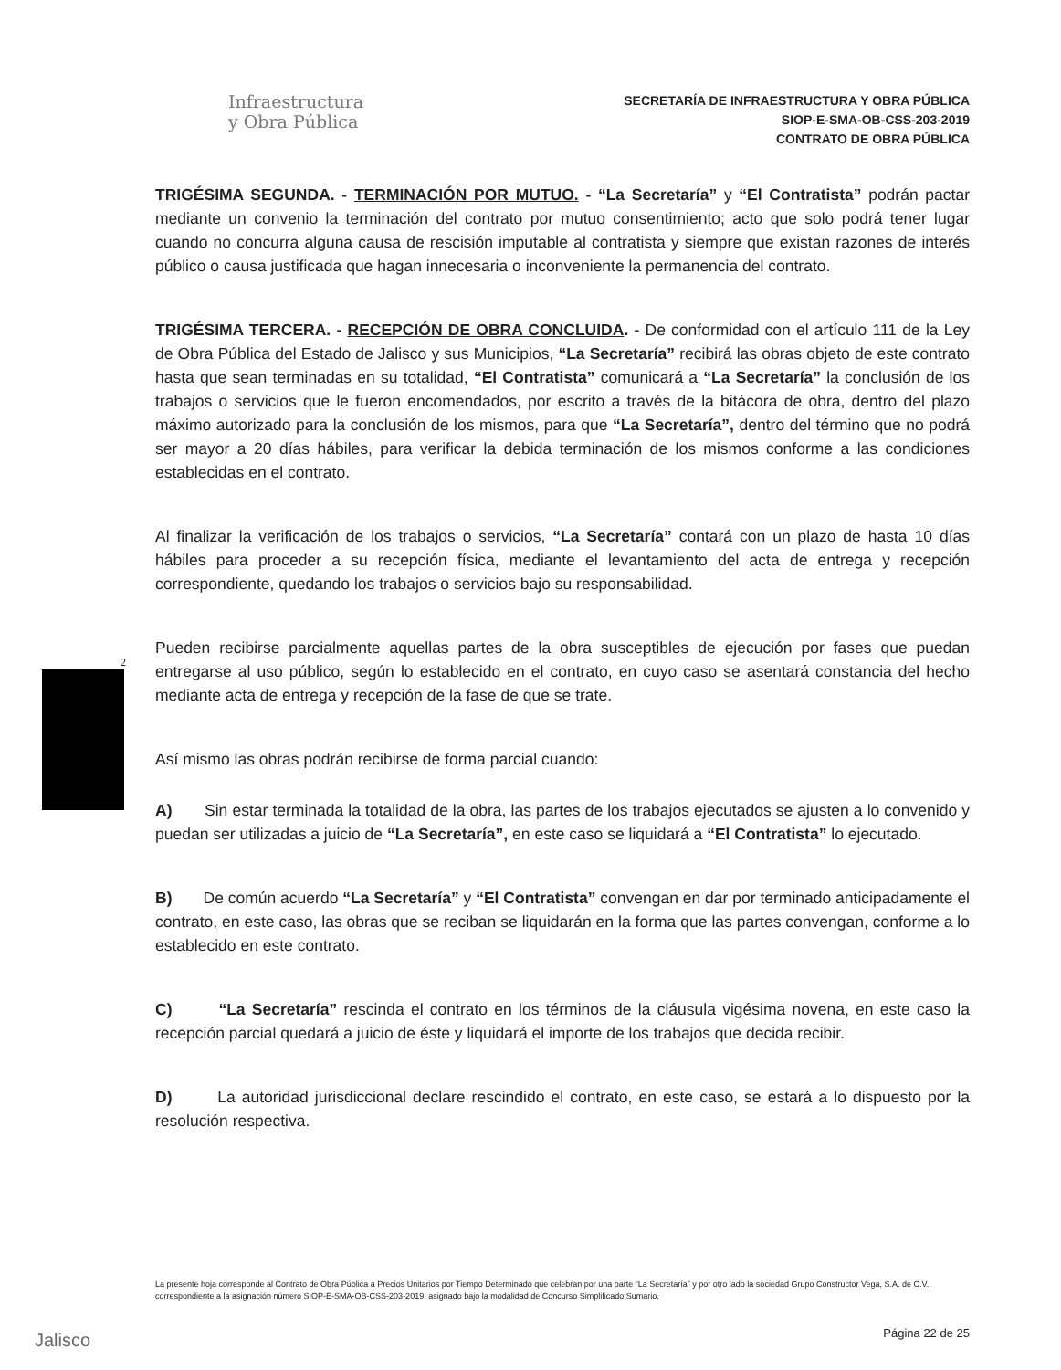Infraestructura
y Obra Pública
SECRETARÍA DE INFRAESTRUCTURA Y OBRA PÚBLICA
SIOP-E-SMA-OB-CSS-203-2019
CONTRATO DE OBRA PÚBLICA
2
TRIGÉSIMA SEGUNDA. - TERMINACIÓN POR MUTUO. - “La Secretaría” y “El Contratista” podrán pactar mediante un convenio la terminación del contrato por mutuo consentimiento; acto que solo podrá tener lugar cuando no concurra alguna causa de rescisión imputable al contratista y siempre que existan razones de interés público o causa justificada que hagan innecesaria o inconveniente la permanencia del contrato.
TRIGÉSIMA TERCERA. - RECEPCIÓN DE OBRA CONCLUIDA. - De conformidad con el artículo 111 de la Ley de Obra Pública del Estado de Jalisco y sus Municipios, “La Secretaría” recibirá las obras objeto de este contrato hasta que sean terminadas en su totalidad, “El Contratista” comunicará a “La Secretaría” la conclusión de los trabajos o servicios que le fueron encomendados, por escrito a través de la bitácora de obra, dentro del plazo máximo autorizado para la conclusión de los mismos, para que “La Secretaría”, dentro del término que no podrá ser mayor a 20 días hábiles, para verificar la debida terminación de los mismos conforme a las condiciones establecidas en el contrato.
Al finalizar la verificación de los trabajos o servicios, “La Secretaría” contará con un plazo de hasta 10 días hábiles para proceder a su recepción física, mediante el levantamiento del acta de entrega y recepción correspondiente, quedando los trabajos o servicios bajo su responsabilidad.
Pueden recibirse parcialmente aquellas partes de la obra susceptibles de ejecución por fases que puedan entregarse al uso público, según lo establecido en el contrato, en cuyo caso se asentará constancia del hecho mediante acta de entrega y recepción de la fase de que se trate.
Así mismo las obras podrán recibirse de forma parcial cuando:
A) Sin estar terminada la totalidad de la obra, las partes de los trabajos ejecutados se ajusten a lo convenido y puedan ser utilizadas a juicio de “La Secretaría”, en este caso se liquidará a “El Contratista” lo ejecutado.
B) De común acuerdo “La Secretaría” y “El Contratista” convengan en dar por terminado anticipadamente el contrato, en este caso, las obras que se reciban se liquidarán en la forma que las partes convengan, conforme a lo establecido en este contrato.
C) “La Secretaría” rescinda el contrato en los términos de la cláusula vigésima novena, en este caso la recepción parcial quedará a juicio de éste y liquidará el importe de los trabajos que decida recibir.
D) La autoridad jurisdiccional declare rescindido el contrato, en este caso, se estará a lo dispuesto por la resolución respectiva.
La presente hoja corresponde al Contrato de Obra Pública a Precios Unitarios por Tiempo Determinado que celebran por una parte “La Secretaría” y por otro lado la sociedad Grupo Constructor Vega, S.A. de C.V., correspondiente a la asignación número SIOP-E-SMA-OB-CSS-203-2019, asignado bajo la modalidad de Concurso Simplificado Sumario.
Jalisco Página 22 de 25